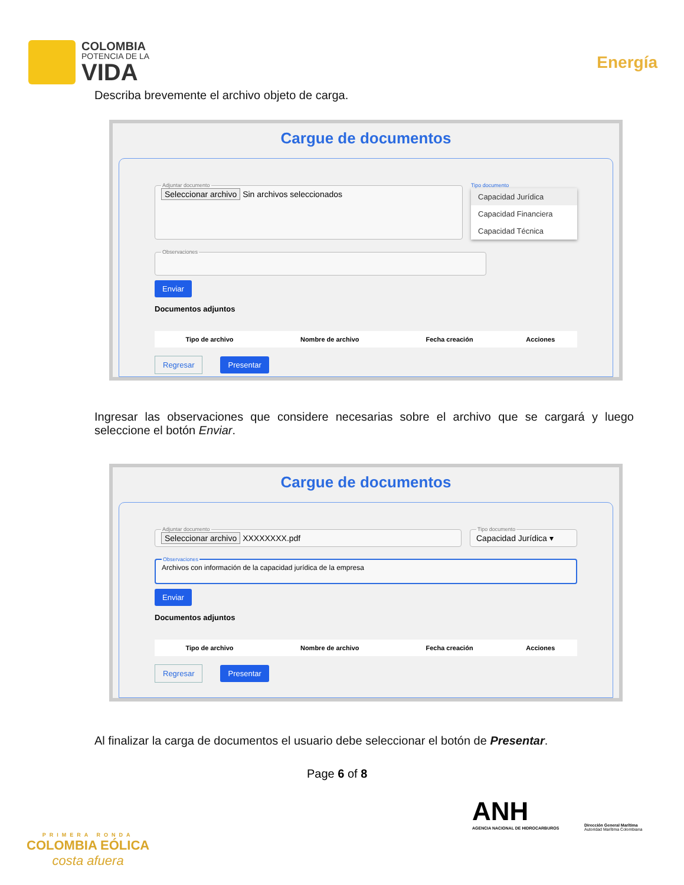COLOMBIA
POTENCIA DE LA
VIDA
Energía
Describa brevemente el archivo objeto de carga.
Cargue de documentos
Adjuntar documento Seleccionar archivo Sin archivos seleccionados
Tipo documento
Capacidad Jurídica
Capacidad Financiera
Capacidad Técnica
Observaciones
Enviar
Documentos adjuntos
| Tipo de archivo | Nombre de archivo | Fecha creación | Acciones |
| --- | --- | --- | --- |
Regresar Presentar
Ingresar las observaciones que considere necesarias sobre el archivo que se cargará y luego seleccione el botón Enviar.
Cargue de documentos
Adjuntar documento Seleccionar archivo XXXXXXXX.pdf Tipo documentoCapacidad Jurídica ▾
ObservacionesArchivos con información de la capacidad jurídica de la empresa
Enviar
Documentos adjuntos
| Tipo de archivo | Nombre de archivo | Fecha creación | Acciones |
| --- | --- | --- | --- |
Regresar Presentar
Al finalizar la carga de documentos el usuario debe seleccionar el botón de Presentar.
Page 6 of 8
PRIMERA RONDA
COLOMBIA EÓLICA
costa afuera
ANH
AGENCIA NACIONAL DE HIDROCARBUROS
Dirección General Marítima
Autoridad Marítima Colombiana